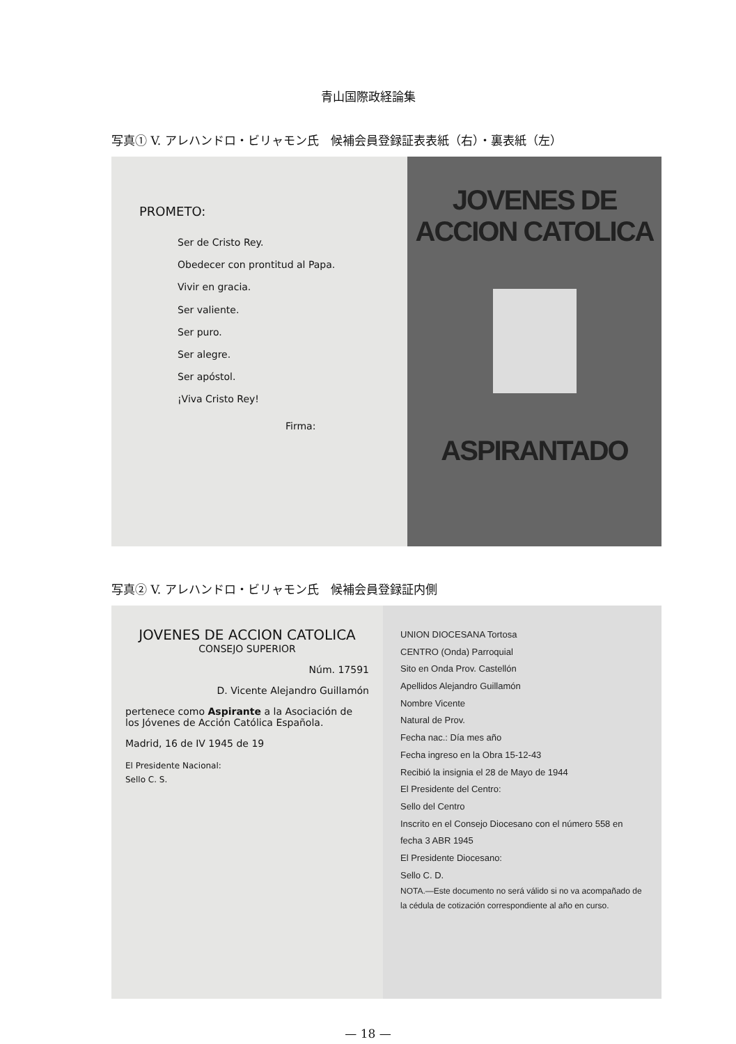青山国際政経論集
写真① V. アレハンドロ・ビリャモン氏　候補会員登録証表表紙（右）・裏表紙（左）
PROMETO:
Ser de Cristo Rey.
Obedecer con prontitud al Papa.
Vivir en gracia.
Ser valiente.
Ser puro.
Ser alegre.
Ser apóstol.
¡Viva Cristo Rey!
Firma:
JOVENES DE ACCION CATOLICA
ASPIRANTADO
写真② V. アレハンドロ・ビリャモン氏　候補会員登録証内側
JOVENES DE ACCION CATOLICA
CONSEJO SUPERIOR
Núm. 17591
D. Vicente Alejandro Guillamón
pertenece como Aspirante a la Asociación de los Jóvenes de Acción Católica Española.
Madrid, 16 de IV 1945 de 19
El Presidente Nacional:
Sello C. S.
UNION DIOCESANA Tortosa
CENTRO (Onda) Parroquial
Sito en Onda Prov. Castellón
Apellidos Alejandro Guillamón
Nombre Vicente
Natural de Prov.
Fecha nac.: Día mes año
Fecha ingreso en la Obra 15-12-43
Recibió la insignia el 28 de Mayo de 1944
El Presidente del Centro:
Sello del Centro
Inscrito en el Consejo Diocesano con el número 558 en fecha 3 ABR 1945
El Presidente Diocesano:
Sello C. D.
NOTA.—Este documento no será válido si no va acompañado de la cédula de cotización correspondiente al año en curso.
— 18 —